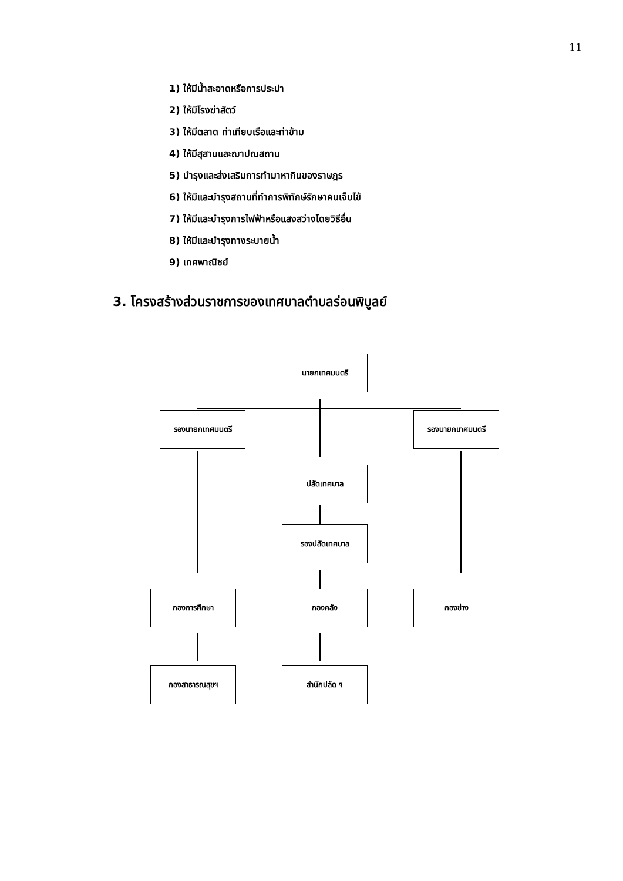11
1) ให้มีน้ำสะอาดหรือการประปา
2) ให้มีโรงฆ่าสัตว์
3) ให้มีตลาด ท่าเทียบเรือและท่าข้าม
4) ให้มีสุสานและฌาปณสถาน
5) บำรุงและส่งเสริมการทำมาหากินของราษฎร
6) ให้มีและบำรุงสถานที่ทำการพิทักษ์รักษาคนเจ็บไข้
7) ให้มีและบำรุงการไฟฟ้าหรือแสงสว่างโดยวิธีอื่น
8) ให้มีและบำรุงทางระบายน้ำ
9) เทศพาณิชย์
3. โครงสร้างส่วนราชการของเทศบาลตำบลร่อนพิบูลย์
นายกเทศมนตรี
รองนายกเทศมนตรี รองนายกเทศมนตรี
ปลัดเทศบาล
รองปลัดเทศบาล
กองการศึกษา กองคลัง กองช่าง
กองสาธารณสุขฯ สำนักปลัด ฯ